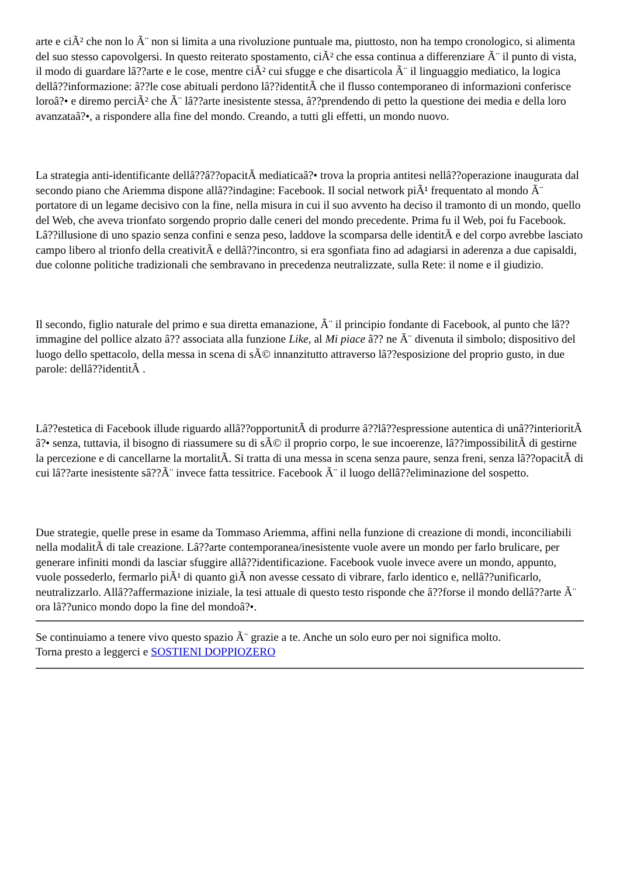arte e ciÃ² che non lo Ã¨ non si limita a una rivoluzione puntuale ma, piuttosto, non ha tempo cronologico, si alimenta del suo stesso capovolgersi. In questo reiterato spostamento, ciÃ² che essa continua a differenziare Ã¨ il punto di vista, il modo di guardare lâ??arte e le cose, mentre ciÃ² cui sfugge e che disarticola Ã¨ il linguaggio mediatico, la logica dellâ??informazione: â??le cose abituali perdono lâ??identitÃ che il flusso contemporaneo di informazioni conferisce loroâ?• e diremo perciÃ² che Ã¨ lâ??arte inesistente stessa, â??prendendo di petto la questione dei media e della loro avanzataâ?•, a rispondere alla fine del mondo. Creando, a tutti gli effetti, un mondo nuovo.
La strategia anti-identificante dellâ??â??opacitÃ mediaticaâ?• trova la propria antitesi nellâ??operazione inaugurata dal secondo piano che Ariemma dispone allâ??indagine: Facebook. Il social network piÃ¹ frequentato al mondo Ã¨ portatore di un legame decisivo con la fine, nella misura in cui il suo avvento ha deciso il tramonto di un mondo, quello del Web, che aveva trionfato sorgendo proprio dalle ceneri del mondo precedente. Prima fu il Web, poi fu Facebook. Lâ??illusione di uno spazio senza confini e senza peso, laddove la scomparsa delle identitÃ e del corpo avrebbe lasciato campo libero al trionfo della creativitÃ e dellâ??incontro, si era sgonfiata fino ad adagiarsi in aderenza a due capisaldi, due colonne politiche tradizionali che sembravano in precedenza neutralizzate, sulla Rete: il nome e il giudizio.
Il secondo, figlio naturale del primo e sua diretta emanazione, Ã¨ il principio fondante di Facebook, al punto che lâ??immagine del pollice alzato â?? associata alla funzione Like, al Mi piace â?? ne Ã¨ divenuta il simbolo; dispositivo del luogo dello spettacolo, della messa in scena di sÃ© innanzitutto attraverso lâ??esposizione del proprio gusto, in due parole: dellâ??identitÃ .
Lâ??estetica di Facebook illude riguardo allâ??opportunitÃ di produrre â??lâ??espressione autentica di unâ??interioritÃ â?• senza, tuttavia, il bisogno di riassumere su di sÃ© il proprio corpo, le sue incoerenze, lâ??impossibilitÃ di gestirne la percezione e di cancellarne la mortalitÃ. Si tratta di una messa in scena senza paure, senza freni, senza lâ??opacitÃ di cui lâ??arte inesistente sâ??Ã¨ invece fatta tessitrice. Facebook Ã¨ il luogo dellâ??eliminazione del sospetto.
Due strategie, quelle prese in esame da Tommaso Ariemma, affini nella funzione di creazione di mondi, inconciliabili nella modalitÃ di tale creazione. Lâ??arte contemporanea/inesistente vuole avere un mondo per farlo brulicare, per generare infiniti mondi da lasciar sfuggire allâ??identificazione. Facebook vuole invece avere un mondo, appunto, vuole possederlo, fermarlo piÃ¹ di quanto giÃ non avesse cessato di vibrare, farlo identico e, nellâ??unificarlo, neutralizzarlo. Allâ??affermazione iniziale, la tesi attuale di questo testo risponde che â??forse il mondo dellâ??arte Ã¨ ora lâ??unico mondo dopo la fine del mondoâ?•.
Se continuiamo a tenere vivo questo spazio Ã¨ grazie a te. Anche un solo euro per noi significa molto.
Torna presto a leggerci e SOSTIENI DOPPIOZERO